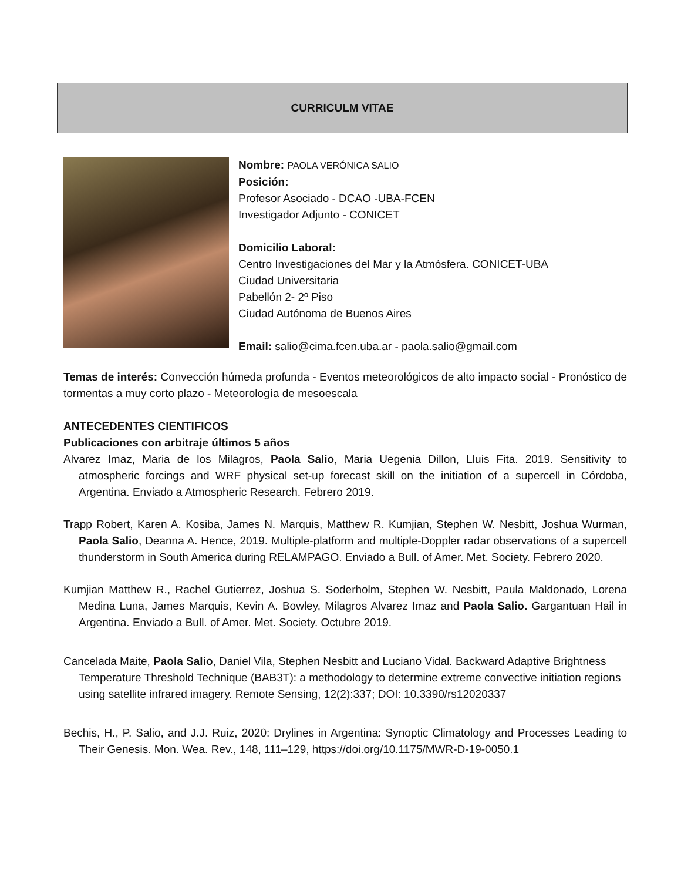CURRICULM VITAE
Nombre: PAOLA VERÓNICA SALIO
Posición:
Profesor Asociado - DCAO -UBA-FCEN
Investigador Adjunto - CONICET
Domicilio Laboral:
Centro Investigaciones del Mar y la Atmósfera. CONICET-UBA
Ciudad Universitaria
Pabellón 2- 2º Piso
Ciudad Autónoma de Buenos Aires
Email: salio@cima.fcen.uba.ar - paola.salio@gmail.com
Temas de interés: Convección húmeda profunda - Eventos meteorológicos de alto impacto social - Pronóstico de tormentas a muy corto plazo - Meteorología de mesoescala
ANTECEDENTES CIENTIFICOS
Publicaciones con arbitraje últimos 5 años
Alvarez Imaz, Maria de los Milagros, Paola Salio, Maria Uegenia Dillon, Lluis Fita. 2019. Sensitivity to atmospheric forcings and WRF physical set-up forecast skill on the initiation of a supercell in Córdoba, Argentina. Enviado a Atmospheric Research. Febrero 2019.
Trapp Robert, Karen A. Kosiba, James N. Marquis, Matthew R. Kumjian, Stephen W. Nesbitt, Joshua Wurman, Paola Salio, Deanna A. Hence, 2019. Multiple-platform and multiple-Doppler radar observations of a supercell thunderstorm in South America during RELAMPAGO. Enviado a Bull. of Amer. Met. Society. Febrero 2020.
Kumjian Matthew R., Rachel Gutierrez, Joshua S. Soderholm, Stephen W. Nesbitt, Paula Maldonado, Lorena Medina Luna, James Marquis, Kevin A. Bowley, Milagros Alvarez Imaz and Paola Salio. Gargantuan Hail in Argentina. Enviado a Bull. of Amer. Met. Society. Octubre 2019.
Cancelada Maite, Paola Salio, Daniel Vila, Stephen Nesbitt and Luciano Vidal. Backward Adaptive Brightness Temperature Threshold Technique (BAB3T): a methodology to determine extreme convective initiation regions using satellite infrared imagery. Remote Sensing, 12(2):337; DOI: 10.3390/rs12020337
Bechis, H., P. Salio, and J.J. Ruiz, 2020: Drylines in Argentina: Synoptic Climatology and Processes Leading to Their Genesis. Mon. Wea. Rev., 148, 111–129, https://doi.org/10.1175/MWR-D-19-0050.1